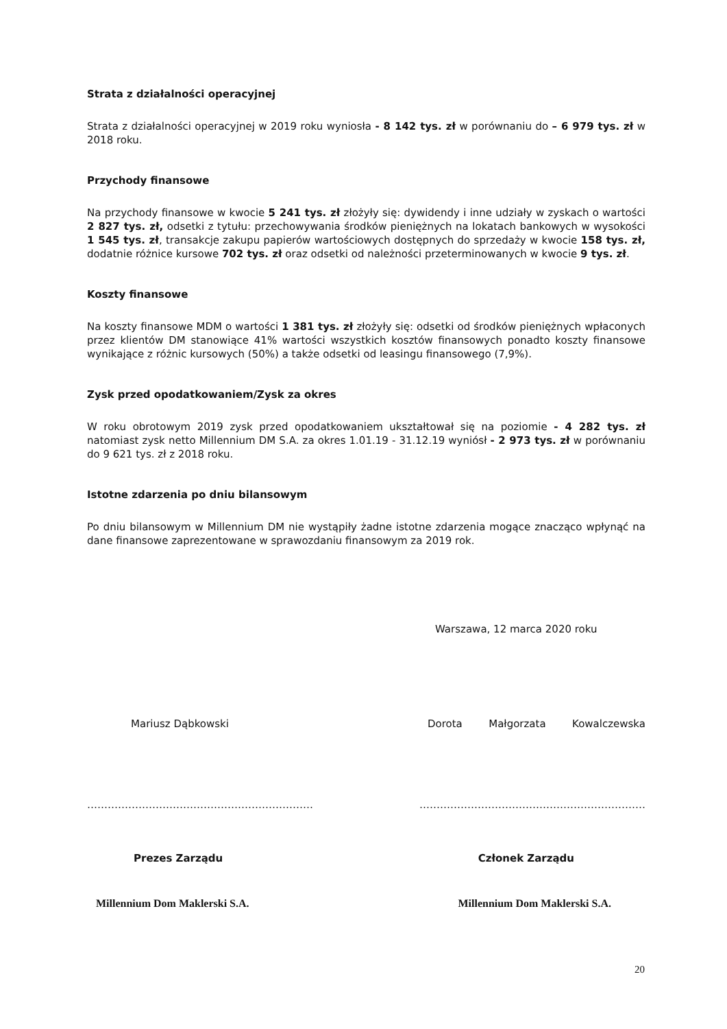Strata z działalności operacyjnej
Strata z działalności operacyjnej w 2019 roku wyniosła - 8 142 tys. zł w porównaniu do – 6 979 tys. zł w 2018 roku.
Przychody finansowe
Na przychody finansowe w kwocie 5 241 tys. zł złożyły się: dywidendy i inne udziały w zyskach o wartości 2 827 tys. zł, odsetki z tytułu: przechowywania środków pieniężnych na lokatach bankowych w wysokości 1 545 tys. zł, transakcje zakupu papierów wartościowych dostępnych do sprzedaży w kwocie 158 tys. zł, dodatnie różnice kursowe 702 tys. zł oraz odsetki od należności przeterminowanych w kwocie 9 tys. zł.
Koszty finansowe
Na koszty finansowe MDM o wartości 1 381 tys. zł złożyły się: odsetki od środków pieniężnych wpłaconych przez klientów DM stanowiące 41% wartości wszystkich kosztów finansowych ponadto koszty finansowe wynikające z różnic kursowych (50%) a także odsetki od leasingu finansowego (7,9%).
Zysk przed opodatkowaniem/Zysk za okres
W roku obrotowym 2019 zysk przed opodatkowaniem ukształtował się na poziomie - 4 282 tys. zł natomiast zysk netto Millennium DM S.A. za okres 1.01.19 - 31.12.19 wyniósł - 2 973 tys. zł w porównaniu do 9 621 tys. zł z 2018 roku.
Istotne zdarzenia po dniu bilansowym
Po dniu bilansowym w Millennium DM nie wystąpiły żadne istotne zdarzenia mogące znacząco wpłynąć na dane finansowe zaprezentowane w sprawozdaniu finansowym za 2019 rok.
Warszawa, 12 marca 2020 roku
Mariusz Dąbkowski Dorota Małgorzata Kowalczewska
………………………………………………………… …………………………………………………………
Prezes Zarządu Członek Zarządu
Millennium Dom Maklerski S.A. Millennium Dom Maklerski S.A.
20